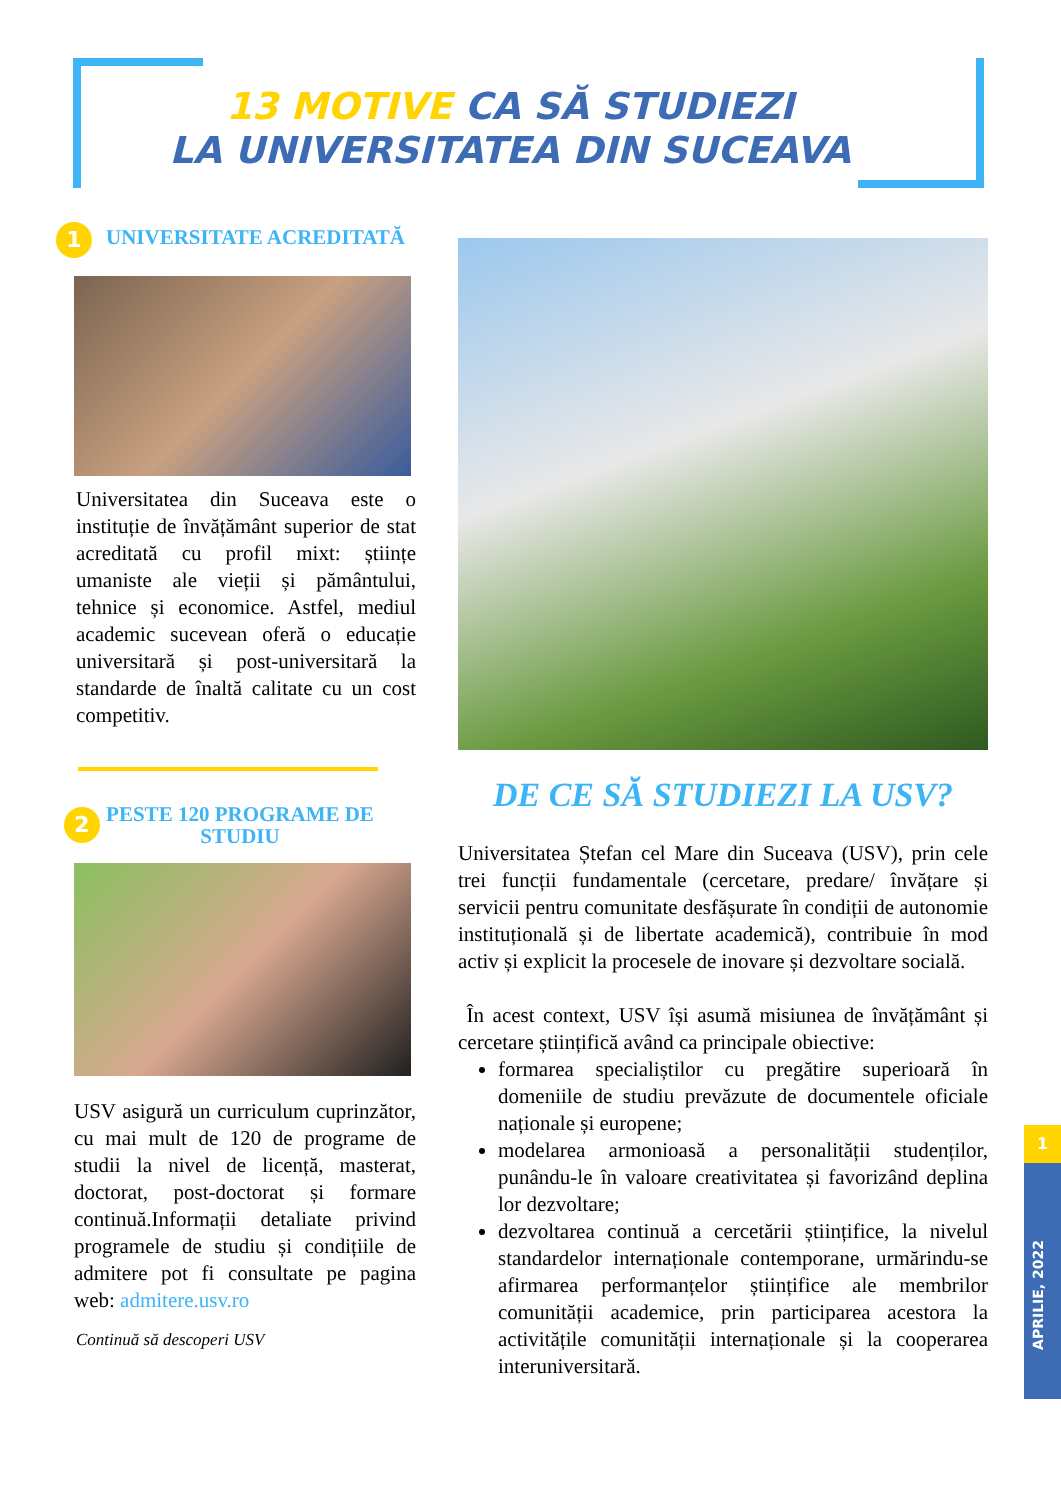13 MOTIVE CA SĂ STUDIEZI
LA UNIVERSITATEA DIN SUCEAVA
1
UNIVERSITATE ACREDITATĂ
Universitatea din Suceava este o instituție de învățământ superior de stat acreditată cu profil mixt: științe umaniste ale vieții și pământului, tehnice și economice. Astfel, mediul academic sucevean oferă o educație universitară și post-universitară la standarde de înaltă calitate cu un cost competitiv.
2
PESTE 120 PROGRAME DE STUDIU
USV asigură un curriculum cuprinzător, cu mai mult de 120 de programe de studii la nivel de licență, masterat, doctorat, post-doctorat și formare continuă.Informații detaliate privind programele de studiu și condițiile de admitere pot fi consultate pe pagina web: admitere.usv.ro
Continuă să descoperi USV
DE CE SĂ STUDIEZI LA USV?
Universitatea Ștefan cel Mare din Suceava (USV), prin cele trei funcții fundamentale (cercetare, predare/ învățare și servicii pentru comunitate desfășurate în condiții de autonomie instituțională și de libertate academică), contribuie în mod activ și explicit la procesele de inovare și dezvoltare socială.
În acest context, USV își asumă misiunea de învățământ și cercetare științifică având ca principale obiective:
formarea specialiștilor cu pregătire superioară în domeniile de studiu prevăzute de documentele oficiale naționale și europene;
modelarea armonioasă a personalității studenților, punându-le în valoare creativitatea și favorizând deplina lor dezvoltare;
dezvoltarea continuă a cercetării științifice, la nivelul standardelor internaționale contemporane, urmărindu-se afirmarea performanțelor științifice ale membrilor comunității academice, prin participarea acestora la activitățile comunității internaționale și la cooperarea interuniversitară.
1
APRILIE, 2022